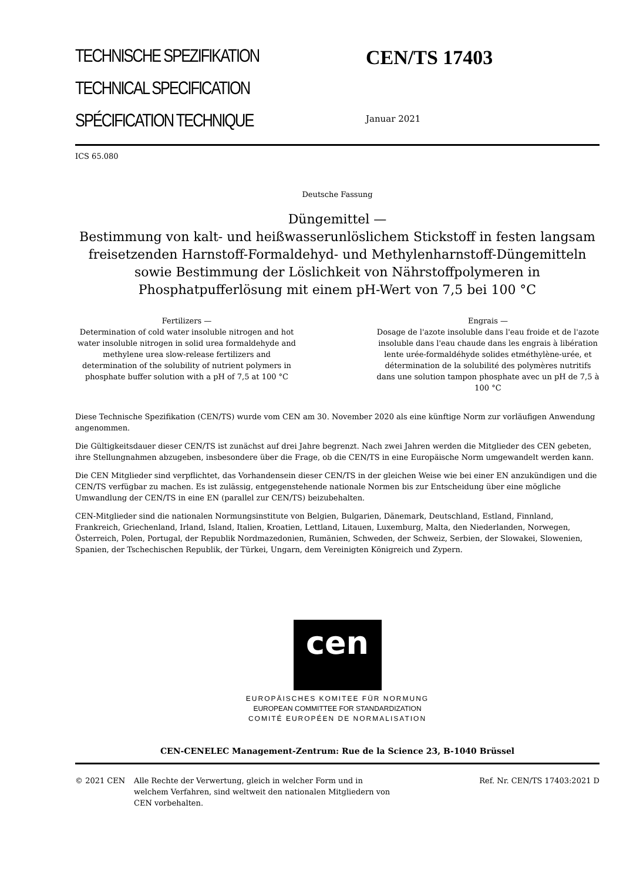TECHNISCHE SPEZIFIKATION
TECHNICAL SPECIFICATION
SPÉCIFICATION TECHNIQUE
CEN/TS 17403
Januar 2021
ICS 65.080
Deutsche Fassung
Düngemittel —
Bestimmung von kalt- und heißwasserunlöslichem Stickstoff in festen langsam freisetzenden Harnstoff-Formaldehyd- und Methylenharnstoff-Düngemitteln sowie Bestimmung der Löslichkeit von Nährstoffpolymeren in Phosphatpufferlösung mit einem pH-Wert von 7,5 bei 100 °C
Fertilizers —
Determination of cold water insoluble nitrogen and hot water insoluble nitrogen in solid urea formaldehyde and methylene urea slow-release fertilizers and determination of the solubility of nutrient polymers in phosphate buffer solution with a pH of 7,5 at 100 °C
Engrais —
Dosage de l'azote insoluble dans l'eau froide et de l'azote insoluble dans l'eau chaude dans les engrais à libération lente urée-formaldéhyde solides etméthylène-urée, et détermination de la solubilité des polymères nutritifs dans une solution tampon phosphate avec un pH de 7,5 à 100 °C
Diese Technische Spezifikation (CEN/TS) wurde vom CEN am 30. November 2020 als eine künftige Norm zur vorläufigen Anwendung angenommen.
Die Gültigkeitsdauer dieser CEN/TS ist zunächst auf drei Jahre begrenzt. Nach zwei Jahren werden die Mitglieder des CEN gebeten, ihre Stellungnahmen abzugeben, insbesondere über die Frage, ob die CEN/TS in eine Europäische Norm umgewandelt werden kann.
Die CEN Mitglieder sind verpflichtet, das Vorhandensein dieser CEN/TS in der gleichen Weise wie bei einer EN anzukündigen und die CEN/TS verfügbar zu machen. Es ist zulässig, entgegenstehende nationale Normen bis zur Entscheidung über eine mögliche Umwandlung der CEN/TS in eine EN (parallel zur CEN/TS) beizubehalten.
CEN-Mitglieder sind die nationalen Normungsinstitute von Belgien, Bulgarien, Dänemark, Deutschland, Estland, Finnland, Frankreich, Griechenland, Irland, Island, Italien, Kroatien, Lettland, Litauen, Luxemburg, Malta, den Niederlanden, Norwegen, Österreich, Polen, Portugal, der Republik Nordmazedonien, Rumänien, Schweden, der Schweiz, Serbien, der Slowakei, Slowenien, Spanien, der Tschechischen Republik, der Türkei, Ungarn, dem Vereinigten Königreich und Zypern.
cen
EUROPÄISCHES KOMITEE FÜR NORMUNG
EUROPEAN COMMITTEE FOR STANDARDIZATION
COMITÉ EUROPÉEN DE NORMALISATION
CEN-CENELEC Management-Zentrum: Rue de la Science 23, B-1040 Brüssel
© 2021 CEN Alle Rechte der Verwertung, gleich in welcher Form und in welchem Verfahren, sind weltweit den nationalen Mitgliedern von CEN vorbehalten.
Ref. Nr. CEN/TS 17403:2021 D